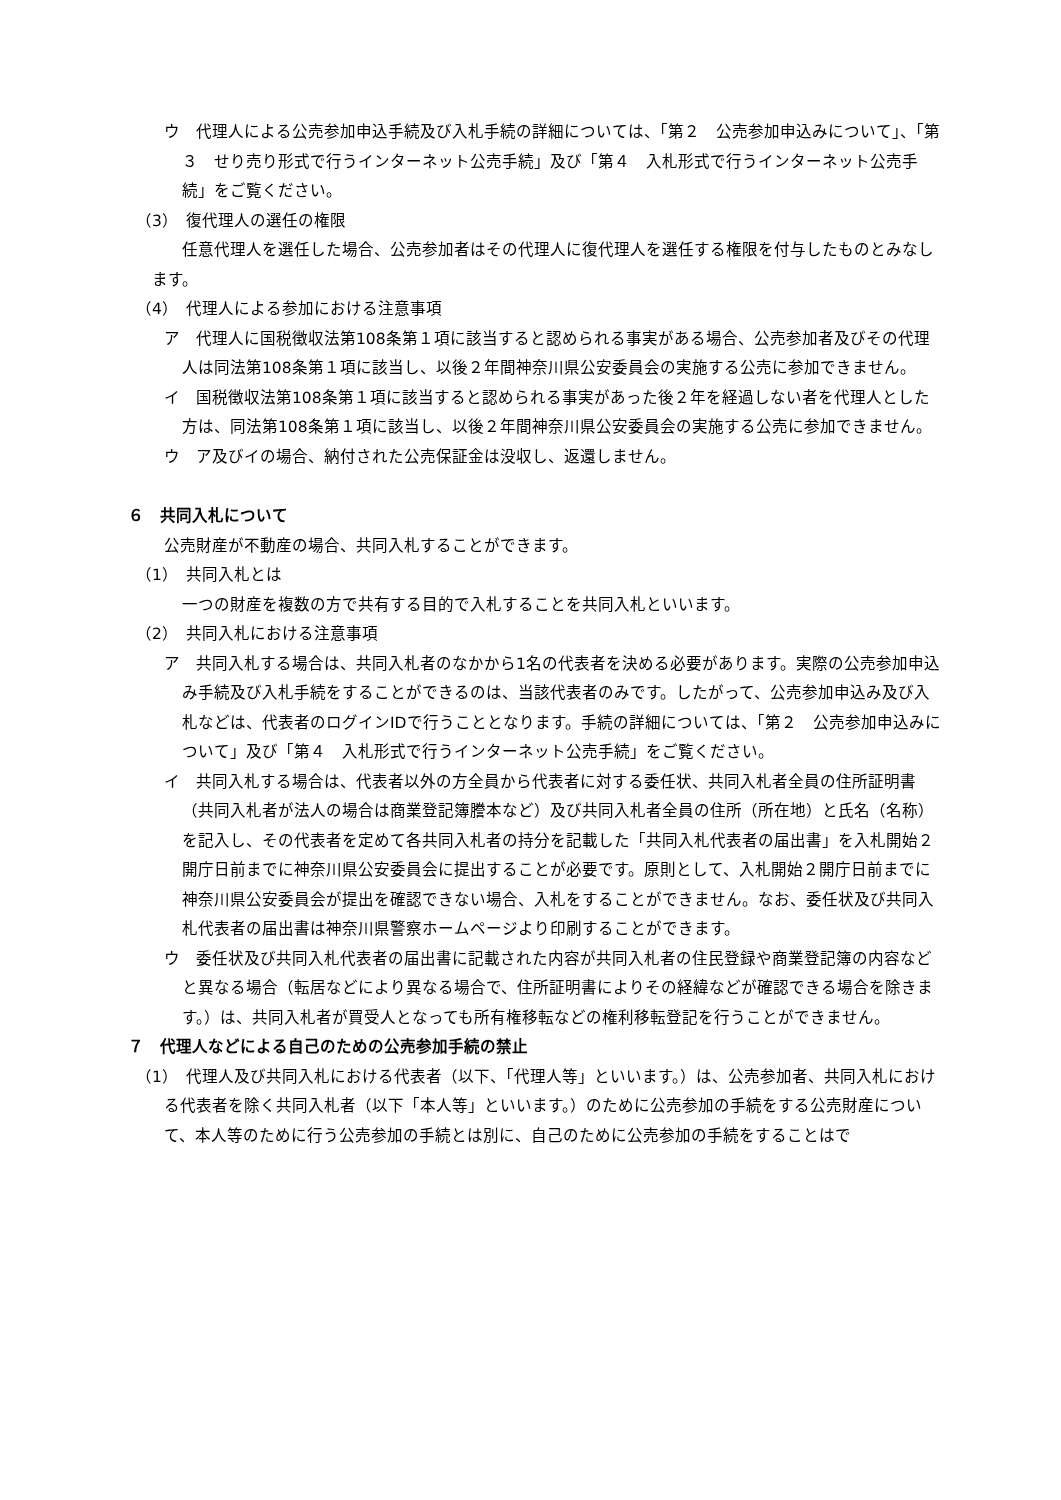ウ　代理人による公売参加申込手続及び入札手続の詳細については、「第２　公売参加申込みについて」、「第３　せり売り形式で行うインターネット公売手続」及び「第４　入札形式で行うインターネット公売手続」をご覧ください。
（3）　復代理人の選任の権限
任意代理人を選任した場合、公売参加者はその代理人に復代理人を選任する権限を付与したものとみなします。
（4）　代理人による参加における注意事項
ア　代理人に国税徴収法第108条第１項に該当すると認められる事実がある場合、公売参加者及びその代理人は同法第108条第１項に該当し、以後２年間神奈川県公安委員会の実施する公売に参加できません。
イ　国税徴収法第108条第１項に該当すると認められる事実があった後２年を経過しない者を代理人とした方は、同法第108条第１項に該当し、以後２年間神奈川県公安委員会の実施する公売に参加できません。
ウ　ア及びイの場合、納付された公売保証金は没収し、返還しません。
６　共同入札について
公売財産が不動産の場合、共同入札することができます。
（1）　共同入札とは
一つの財産を複数の方で共有する目的で入札することを共同入札といいます。
（2）　共同入札における注意事項
ア　共同入札する場合は、共同入札者のなかから1名の代表者を決める必要があります。実際の公売参加申込み手続及び入札手続をすることができるのは、当該代表者のみです。したがって、公売参加申込み及び入札などは、代表者のログインIDで行うこととなります。手続の詳細については、「第２　公売参加申込みについて」及び「第４　入札形式で行うインターネット公売手続」をご覧ください。
イ　共同入札する場合は、代表者以外の方全員から代表者に対する委任状、共同入札者全員の住所証明書（共同入札者が法人の場合は商業登記簿謄本など）及び共同入札者全員の住所（所在地）と氏名（名称）を記入し、その代表者を定めて各共同入札者の持分を記載した「共同入札代表者の届出書」を入札開始２開庁日前までに神奈川県公安委員会に提出することが必要です。原則として、入札開始２開庁日前までに神奈川県公安委員会が提出を確認できない場合、入札をすることができません。なお、委任状及び共同入札代表者の届出書は神奈川県警察ホームページより印刷することができます。
ウ　委任状及び共同入札代表者の届出書に記載された内容が共同入札者の住民登録や商業登記簿の内容などと異なる場合（転居などにより異なる場合で、住所証明書によりその経緯などが確認できる場合を除きます。）は、共同入札者が買受人となっても所有権移転などの権利移転登記を行うことができません。
７　代理人などによる自己のための公売参加手続の禁止
（1）　代理人及び共同入札における代表者（以下、「代理人等」といいます。）は、公売参加者、共同入札における代表者を除く共同入札者（以下「本人等」といいます。）のために公売参加の手続をする公売財産について、本人等のために行う公売参加の手続とは別に、自己のために公売参加の手続をすることはで